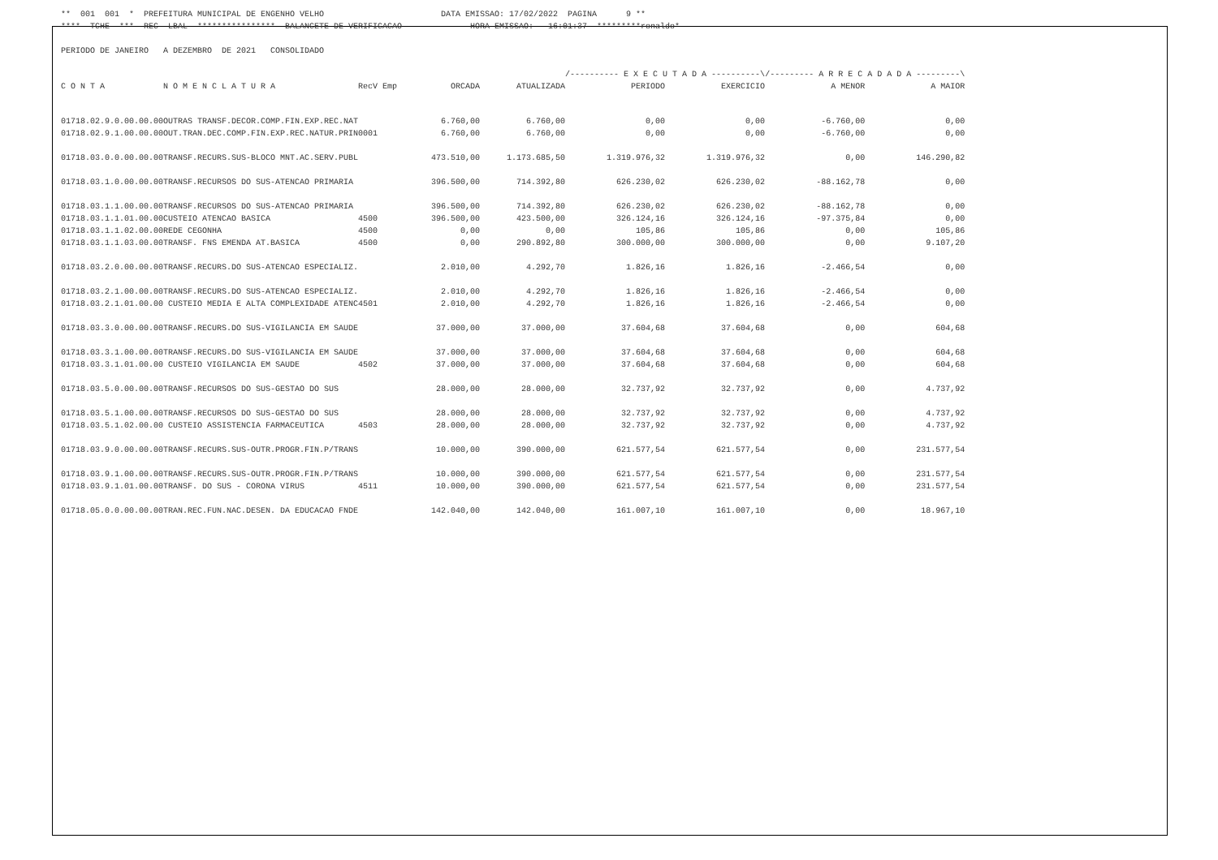** 001 001 * PREFEITURA MUNICIPAL DE ENGENHO VELHO DATA EMISSAO: 17/02/2022 PAGINA 9 ** **** TCHE *** REC LBAL **************** BALANCETE DE VERIFICACAO HORA EMISSAO: 16:01:37 *********ronaldo* PERIODO DE JANEIRO A DEZEMBRO DE 2021 CONSOLIDADO
| | | | | | /---------- E X E C U T A D A ----------\ | | /--------- A R R E C A D A D A ---------\ | |
| C O N T A | N O M E N C L A T U R A | RecV Emp | ORCADA | ATUALIZADA | PERIODO | EXERCICIO | A MENOR | A MAIOR |
| 01718.02.9.0.00.00.00 | OUTRAS TRANSF.DECOR.COMP.FIN.EXP.REC.NAT | | 6.760,00 | 6.760,00 | 0,00 | 0,00 | -6.760,00 | 0,00 |
| 01718.02.9.1.00.00.00 | OUT.TRAN.DEC.COMP.FIN.EXP.REC.NATUR.PRIN | 0001 | 6.760,00 | 6.760,00 | 0,00 | 0,00 | -6.760,00 | 0,00 |
| 01718.03.0.0.00.00.00 | TRANSF.RECURS.SUS-BLOCO MNT.AC.SERV.PUBL | | 473.510,00 | 1.173.685,50 | 1.319.976,32 | 1.319.976,32 | 0,00 | 146.290,82 |
| 01718.03.1.0.00.00.00 | TRANSF.RECURSOS DO SUS-ATENCAO PRIMARIA | | 396.500,00 | 714.392,80 | 626.230,02 | 626.230,02 | -88.162,78 | 0,00 |
| 01718.03.1.1.00.00.00 | TRANSF.RECURSOS DO SUS-ATENCAO PRIMARIA | | 396.500,00 | 714.392,80 | 626.230,02 | 626.230,02 | -88.162,78 | 0,00 |
| 01718.03.1.1.01.00.00 | CUSTEIO ATENCAO BASICA | 4500 | 396.500,00 | 423.500,00 | 326.124,16 | 326.124,16 | -97.375,84 | 0,00 |
| 01718.03.1.1.02.00.00 | REDE CEGONHA | 4500 | 0,00 | 0,00 | 105,86 | 105,86 | 0,00 | 105,86 |
| 01718.03.1.1.03.00.00 | TRANSF. FNS EMENDA AT.BASICA | 4500 | 0,00 | 290.892,80 | 300.000,00 | 300.000,00 | 0,00 | 9.107,20 |
| 01718.03.2.0.00.00.00 | TRANSF.RECURS.DO SUS-ATENCAO ESPECIALIZ. | | 2.010,00 | 4.292,70 | 1.826,16 | 1.826,16 | -2.466,54 | 0,00 |
| 01718.03.2.1.00.00.00 | TRANSF.RECURS.DO SUS-ATENCAO ESPECIALIZ. | | 2.010,00 | 4.292,70 | 1.826,16 | 1.826,16 | -2.466,54 | 0,00 |
| 01718.03.2.1.01.00.00 | CUSTEIO MEDIA E ALTA COMPLEXIDADE ATENC | 4501 | 2.010,00 | 4.292,70 | 1.826,16 | 1.826,16 | -2.466,54 | 0,00 |
| 01718.03.3.0.00.00.00 | TRANSF.RECURS.DO SUS-VIGILANCIA EM SAUDE | | 37.000,00 | 37.000,00 | 37.604,68 | 37.604,68 | 0,00 | 604,68 |
| 01718.03.3.1.00.00.00 | TRANSF.RECURS.DO SUS-VIGILANCIA EM SAUDE | | 37.000,00 | 37.000,00 | 37.604,68 | 37.604,68 | 0,00 | 604,68 |
| 01718.03.3.1.01.00.00 | CUSTEIO VIGILANCIA EM SAUDE | 4502 | 37.000,00 | 37.000,00 | 37.604,68 | 37.604,68 | 0,00 | 604,68 |
| 01718.03.5.0.00.00.00 | TRANSF.RECURSOS DO SUS-GESTAO DO SUS | | 28.000,00 | 28.000,00 | 32.737,92 | 32.737,92 | 0,00 | 4.737,92 |
| 01718.03.5.1.00.00.00 | TRANSF.RECURSOS DO SUS-GESTAO DO SUS | | 28.000,00 | 28.000,00 | 32.737,92 | 32.737,92 | 0,00 | 4.737,92 |
| 01718.03.5.1.02.00.00 | CUSTEIO ASSISTENCIA FARMACEUTICA | 4503 | 28.000,00 | 28.000,00 | 32.737,92 | 32.737,92 | 0,00 | 4.737,92 |
| 01718.03.9.0.00.00.00 | TRANSF.RECURS.SUS-OUTR.PROGR.FIN.P/TRANS | | 10.000,00 | 390.000,00 | 621.577,54 | 621.577,54 | 0,00 | 231.577,54 |
| 01718.03.9.1.00.00.00 | TRANSF.RECURS.SUS-OUTR.PROGR.FIN.P/TRANS | | 10.000,00 | 390.000,00 | 621.577,54 | 621.577,54 | 0,00 | 231.577,54 |
| 01718.03.9.1.01.00.00 | TRANSF. DO SUS - CORONA VIRUS | 4511 | 10.000,00 | 390.000,00 | 621.577,54 | 621.577,54 | 0,00 | 231.577,54 |
| 01718.05.0.0.00.00.00 | TRAN.REC.FUN.NAC.DESEN. DA EDUCACAO FNDE | | 142.040,00 | 142.040,00 | 161.007,10 | 161.007,10 | 0,00 | 18.967,10 |